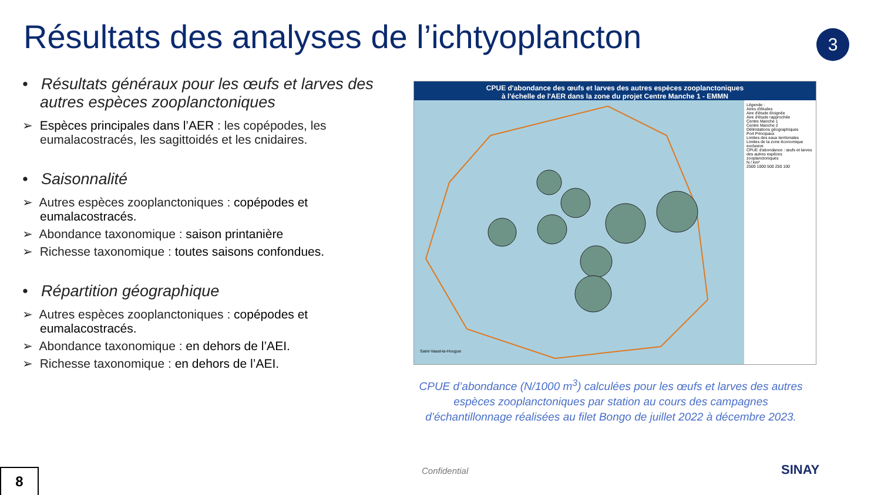Résultats des analyses de l’ichtyoplancton
3
• Résultats généraux pour les œufs et larves des autres espèces zooplanctoniques
➢ Espèces principales dans l’AER : les copépodes, les eumalacostracés, les sagittoidés et les cnidaires.
• Saisonnalité
➢ Autres espèces zooplanctoniques : copépodes et eumalacostracés.
➢ Abondance taxonomique : saison printanière
➢ Richesse taxonomique : toutes saisons confondues.
• Répartition géographique
➢ Autres espèces zooplanctoniques : copépodes et eumalacostracés.
➢ Abondance taxonomique : en dehors de l’AEI.
➢ Richesse taxonomique : en dehors de l’AEI.
CPUE d'abondance des œufs et larves des autres espèces zooplanctoniques à l'échelle de l'AER dans la zone du projet Centre Manche 1 - EMMN
Saint-Vaast-la-Hougue
Légende :
Aires d'études
Aire d'étude éloignée
Aire d'étude rapprochée
Centre Manche 1
Centre Manche 2
Délimitations géographiques
Port Principaux
Limites des eaux territoriales
Limites de la zone économique exclusive
CPUE d'abondance : œufs et larves des autres espèces zooplanctoniques
N / km²
2500 1000 500 250 100
CPUE d’abondance (N/1000 m<sup>3</sup>) calculées pour les œufs et larves des autres espèces zooplanctoniques par station au cours des campagnes d’échantillonnage réalisées au filet Bongo de juillet 2022 à décembre 2023.
Confidential SINAY
8